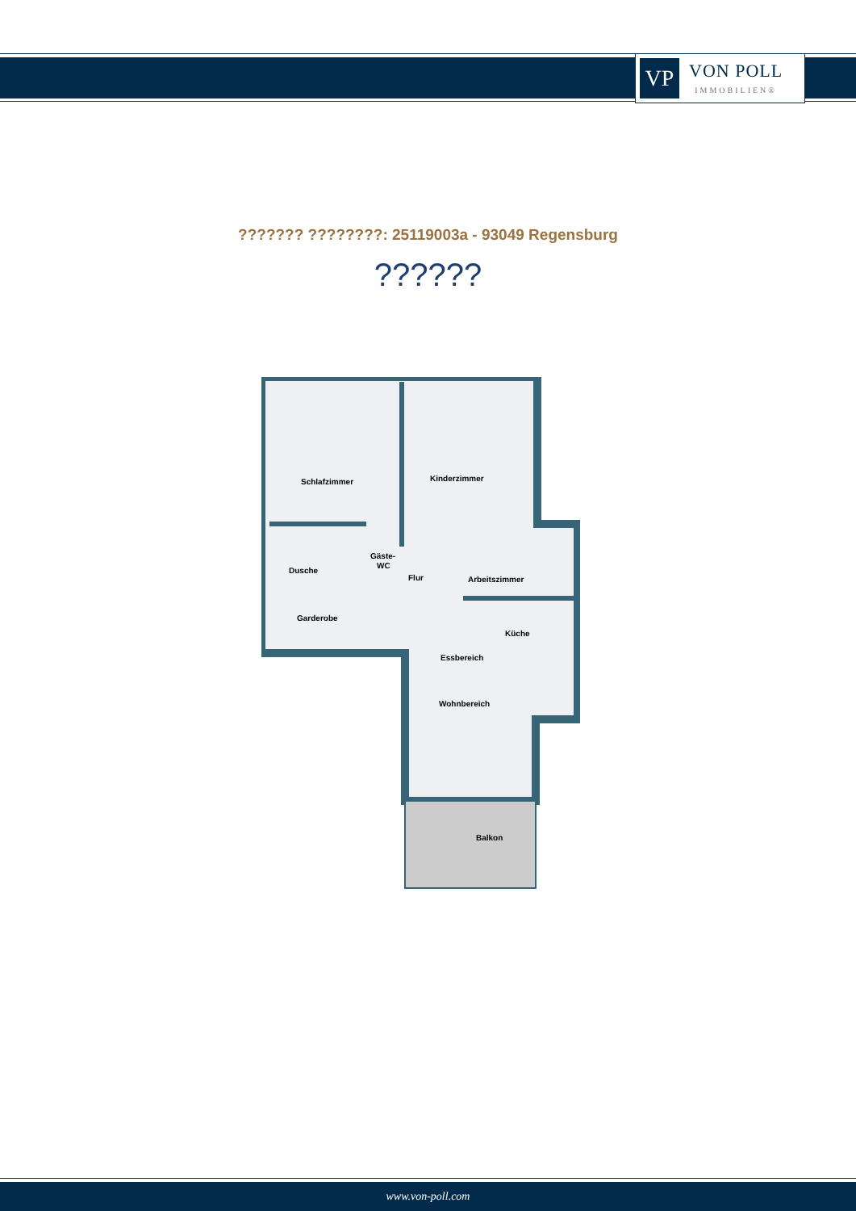VP
VON POLL
IMMOBILIEN®
??????? ????????: 25119003a - 93049 Regensburg
??????
Schlafzimmer
Kinderzimmer
Dusche
Gäste-
WC
Flur
Arbeitszimmer
Garderobe
Küche
Essbereich
Wohnbereich
Balkon
www.von-poll.com